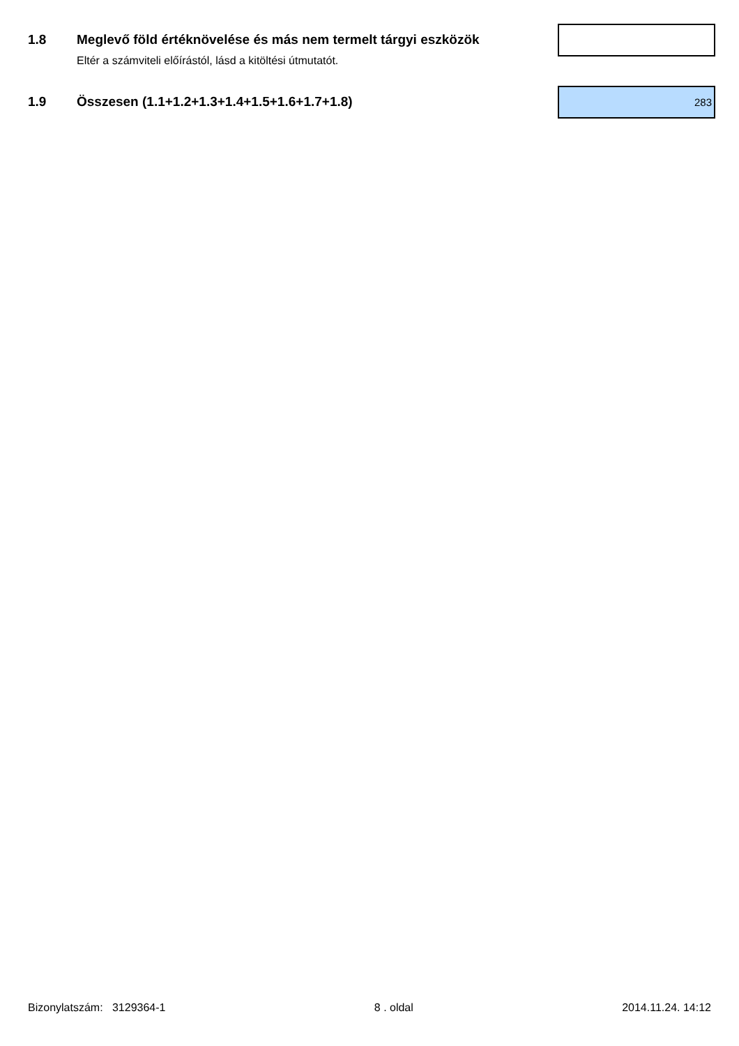1.8 Meglevő föld értéknövelése és más nem termelt tárgyi eszközök
Eltér a számviteli előírástól, lásd a kitöltési útmutatót.
1.9 Összesen (1.1+1.2+1.3+1.4+1.5+1.6+1.7+1.8)
283
Bizonylatszám: 3129364-1 8 . oldal 2014.11.24. 14:12